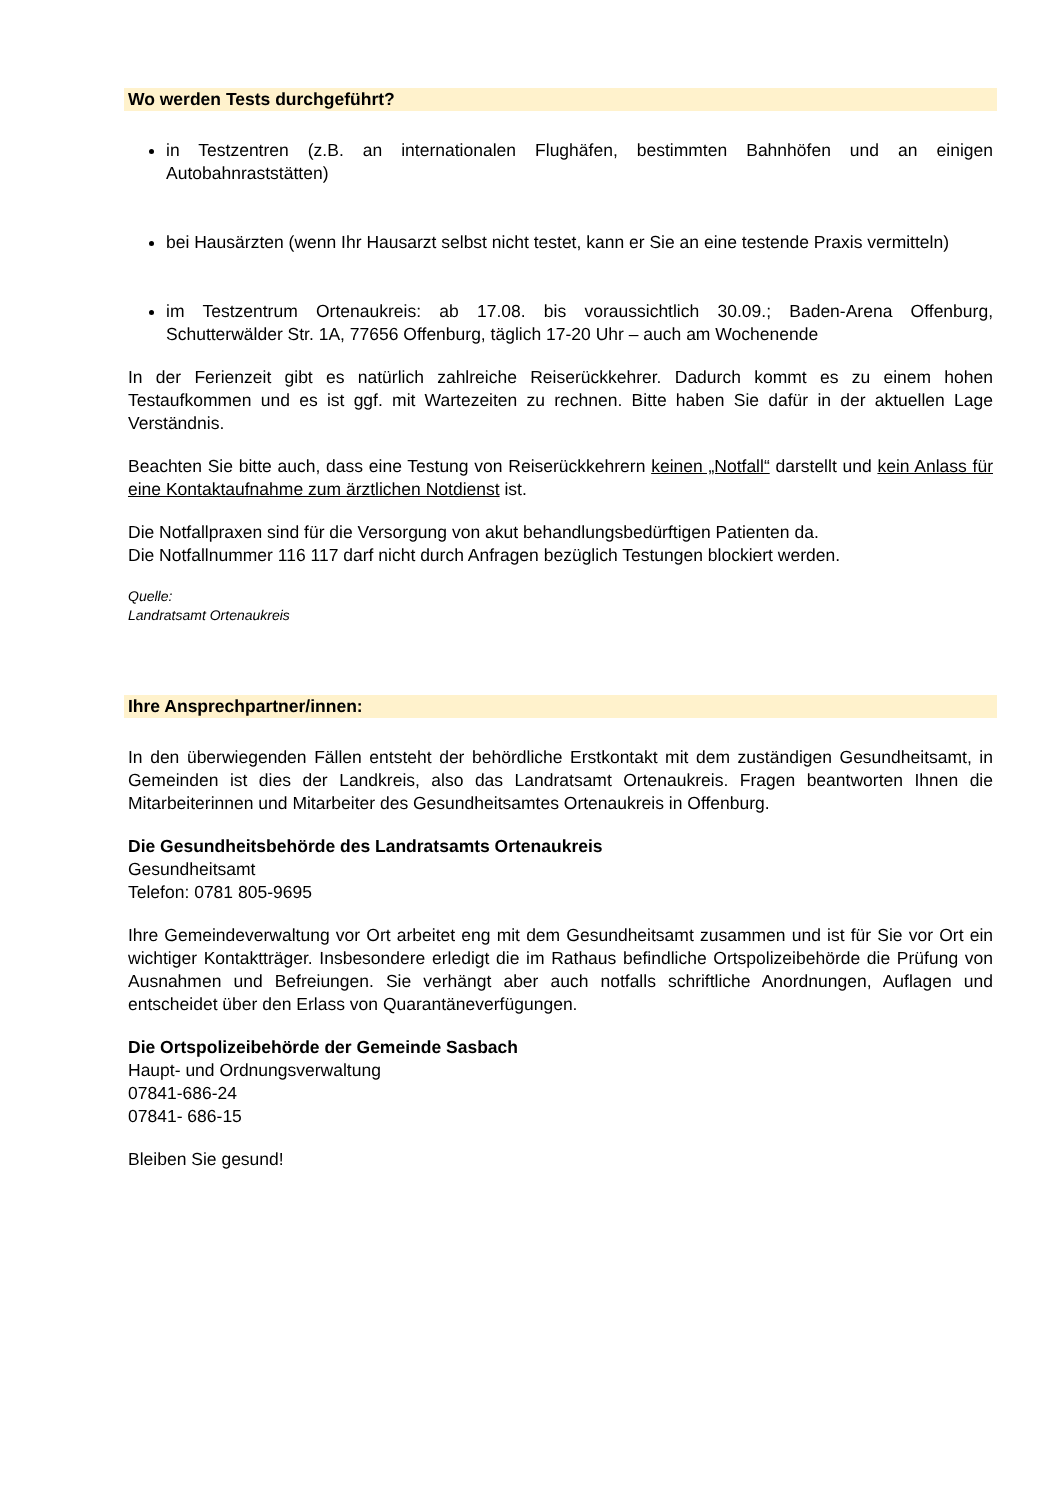Wo werden Tests durchgeführt?
in Testzentren (z.B. an internationalen Flughäfen, bestimmten Bahnhöfen und an einigen Autobahnraststätten)
bei Hausärzten (wenn Ihr Hausarzt selbst nicht testet, kann er Sie an eine testende Praxis vermitteln)
im Testzentrum Ortenaukreis: ab 17.08. bis voraussichtlich 30.09.; Baden-Arena Offenburg, Schutterwälder Str. 1A, 77656 Offenburg, täglich 17-20 Uhr – auch am Wochenende
In der Ferienzeit gibt es natürlich zahlreiche Reiserückkehrer. Dadurch kommt es zu einem hohen Testaufkommen und es ist ggf. mit Wartezeiten zu rechnen. Bitte haben Sie dafür in der aktuellen Lage Verständnis.
Beachten Sie bitte auch, dass eine Testung von Reiserückkehrern keinen „Notfall“ darstellt und kein Anlass für eine Kontaktaufnahme zum ärztlichen Notdienst ist.
Die Notfallpraxen sind für die Versorgung von akut behandlungsbedürftigen Patienten da.
Die Notfallnummer 116 117 darf nicht durch Anfragen bezüglich Testungen blockiert werden.
Quelle:
Landratsamt Ortenaukreis
Ihre Ansprechpartner/innen:
In den überwiegenden Fällen entsteht der behördliche Erstkontakt mit dem zuständigen Gesundheitsamt, in Gemeinden ist dies der Landkreis, also das Landratsamt Ortenaukreis. Fragen beantworten Ihnen die Mitarbeiterinnen und Mitarbeiter des Gesundheitsamtes Ortenaukreis in Offenburg.
Die Gesundheitsbehörde des Landratsamts Ortenaukreis
Gesundheitsamt
Telefon: 0781 805-9695
Ihre Gemeindeverwaltung vor Ort arbeitet eng mit dem Gesundheitsamt zusammen und ist für Sie vor Ort ein wichtiger Kontaktträger. Insbesondere erledigt die im Rathaus befindliche Ortspolizeibehörde die Prüfung von Ausnahmen und Befreiungen. Sie verhängt aber auch notfalls schriftliche Anordnungen, Auflagen und entscheidet über den Erlass von Quarantäneverfügungen.
Die Ortspolizeibehörde der Gemeinde Sasbach
Haupt- und Ordnungsverwaltung
07841-686-24
07841- 686-15
Bleiben Sie gesund!